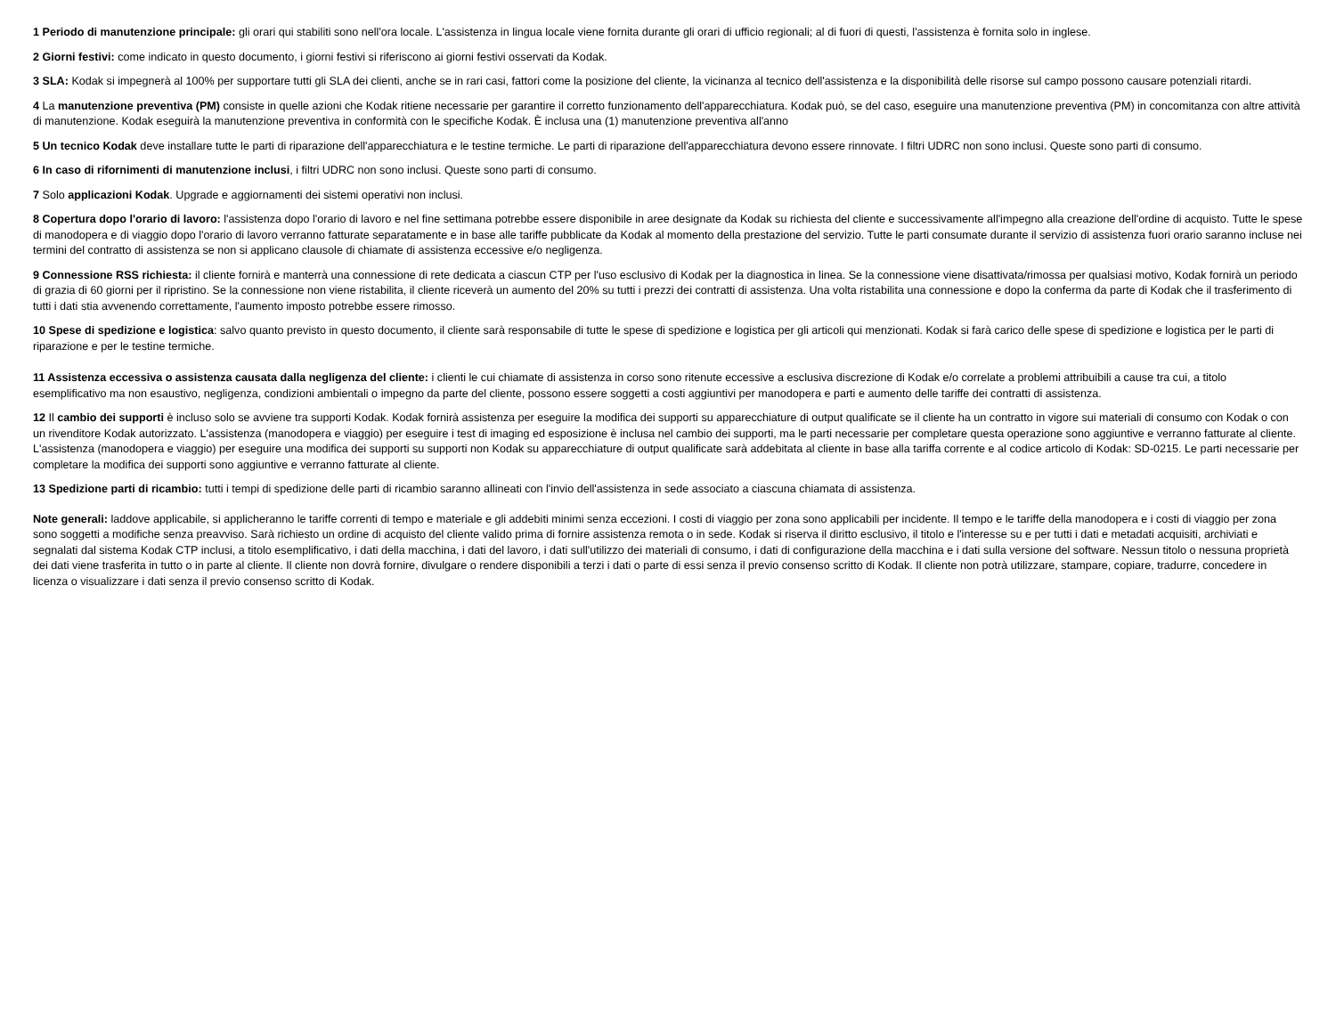1 Periodo di manutenzione principale: gli orari qui stabiliti sono nell'ora locale. L'assistenza in lingua locale viene fornita durante gli orari di ufficio regionali; al di fuori di questi, l'assistenza è fornita solo in inglese.
2 Giorni festivi: come indicato in questo documento, i giorni festivi si riferiscono ai giorni festivi osservati da Kodak.
3 SLA: Kodak si impegnerà al 100% per supportare tutti gli SLA dei clienti, anche se in rari casi, fattori come la posizione del cliente, la vicinanza al tecnico dell'assistenza e la disponibilità delle risorse sul campo possono causare potenziali ritardi.
4 La manutenzione preventiva (PM) consiste in quelle azioni che Kodak ritiene necessarie per garantire il corretto funzionamento dell'apparecchiatura. Kodak può, se del caso, eseguire una manutenzione preventiva (PM) in concomitanza con altre attività di manutenzione. Kodak eseguirà la manutenzione preventiva in conformità con le specifiche Kodak. È inclusa una (1) manutenzione preventiva all'anno
5 Un tecnico Kodak deve installare tutte le parti di riparazione dell'apparecchiatura e le testine termiche. Le parti di riparazione dell'apparecchiatura devono essere rinnovate. I filtri UDRC non sono inclusi. Queste sono parti di consumo.
6 In caso di rifornimenti di manutenzione inclusi, i filtri UDRC non sono inclusi. Queste sono parti di consumo.
7 Solo applicazioni Kodak. Upgrade e aggiornamenti dei sistemi operativi non inclusi.
8 Copertura dopo l'orario di lavoro: l'assistenza dopo l'orario di lavoro e nel fine settimana potrebbe essere disponibile in aree designate da Kodak su richiesta del cliente e successivamente all'impegno alla creazione dell'ordine di acquisto. Tutte le spese di manodopera e di viaggio dopo l'orario di lavoro verranno fatturate separatamente e in base alle tariffe pubblicate da Kodak al momento della prestazione del servizio. Tutte le parti consumate durante il servizio di assistenza fuori orario saranno incluse nei termini del contratto di assistenza se non si applicano clausole di chiamate di assistenza eccessive e/o negligenza.
9 Connessione RSS richiesta: il cliente fornirà e manterrà una connessione di rete dedicata a ciascun CTP per l'uso esclusivo di Kodak per la diagnostica in linea. Se la connessione viene disattivata/rimossa per qualsiasi motivo, Kodak fornirà un periodo di grazia di 60 giorni per il ripristino. Se la connessione non viene ristabilita, il cliente riceverà un aumento del 20% su tutti i prezzi dei contratti di assistenza. Una volta ristabilita una connessione e dopo la conferma da parte di Kodak che il trasferimento di tutti i dati stia avvenendo correttamente, l'aumento imposto potrebbe essere rimosso.
10 Spese di spedizione e logistica: salvo quanto previsto in questo documento, il cliente sarà responsabile di tutte le spese di spedizione e logistica per gli articoli qui menzionati. Kodak si farà carico delle spese di spedizione e logistica per le parti di riparazione e per le testine termiche.
11 Assistenza eccessiva o assistenza causata dalla negligenza del cliente: i clienti le cui chiamate di assistenza in corso sono ritenute eccessive a esclusiva discrezione di Kodak e/o correlate a problemi attribuibili a cause tra cui, a titolo esemplificativo ma non esaustivo, negligenza, condizioni ambientali o impegno da parte del cliente, possono essere soggetti a costi aggiuntivi per manodopera e parti e aumento delle tariffe dei contratti di assistenza.
12 Il cambio dei supporti è incluso solo se avviene tra supporti Kodak. Kodak fornirà assistenza per eseguire la modifica dei supporti su apparecchiature di output qualificate se il cliente ha un contratto in vigore sui materiali di consumo con Kodak o con un rivenditore Kodak autorizzato. L'assistenza (manodopera e viaggio) per eseguire i test di imaging ed esposizione è inclusa nel cambio dei supporti, ma le parti necessarie per completare questa operazione sono aggiuntive e verranno fatturate al cliente. L'assistenza (manodopera e viaggio) per eseguire una modifica dei supporti su supporti non Kodak su apparecchiature di output qualificate sarà addebitata al cliente in base alla tariffa corrente e al codice articolo di Kodak: SD-0215. Le parti necessarie per completare la modifica dei supporti sono aggiuntive e verranno fatturate al cliente.
13 Spedizione parti di ricambio: tutti i tempi di spedizione delle parti di ricambio saranno allineati con l'invio dell'assistenza in sede associato a ciascuna chiamata di assistenza.
Note generali: laddove applicabile, si applicheranno le tariffe correnti di tempo e materiale e gli addebiti minimi senza eccezioni. I costi di viaggio per zona sono applicabili per incidente. Il tempo e le tariffe della manodopera e i costi di viaggio per zona sono soggetti a modifiche senza preavviso. Sarà richiesto un ordine di acquisto del cliente valido prima di fornire assistenza remota o in sede. Kodak si riserva il diritto esclusivo, il titolo e l'interesse su e per tutti i dati e metadati acquisiti, archiviati e segnalati dal sistema Kodak CTP inclusi, a titolo esemplificativo, i dati della macchina, i dati del lavoro, i dati sull'utilizzo dei materiali di consumo, i dati di configurazione della macchina e i dati sulla versione del software. Nessun titolo o nessuna proprietà dei dati viene trasferita in tutto o in parte al cliente. Il cliente non dovrà fornire, divulgare o rendere disponibili a terzi i dati o parte di essi senza il previo consenso scritto di Kodak. Il cliente non potrà utilizzare, stampare, copiare, tradurre, concedere in licenza o visualizzare i dati senza il previo consenso scritto di Kodak.